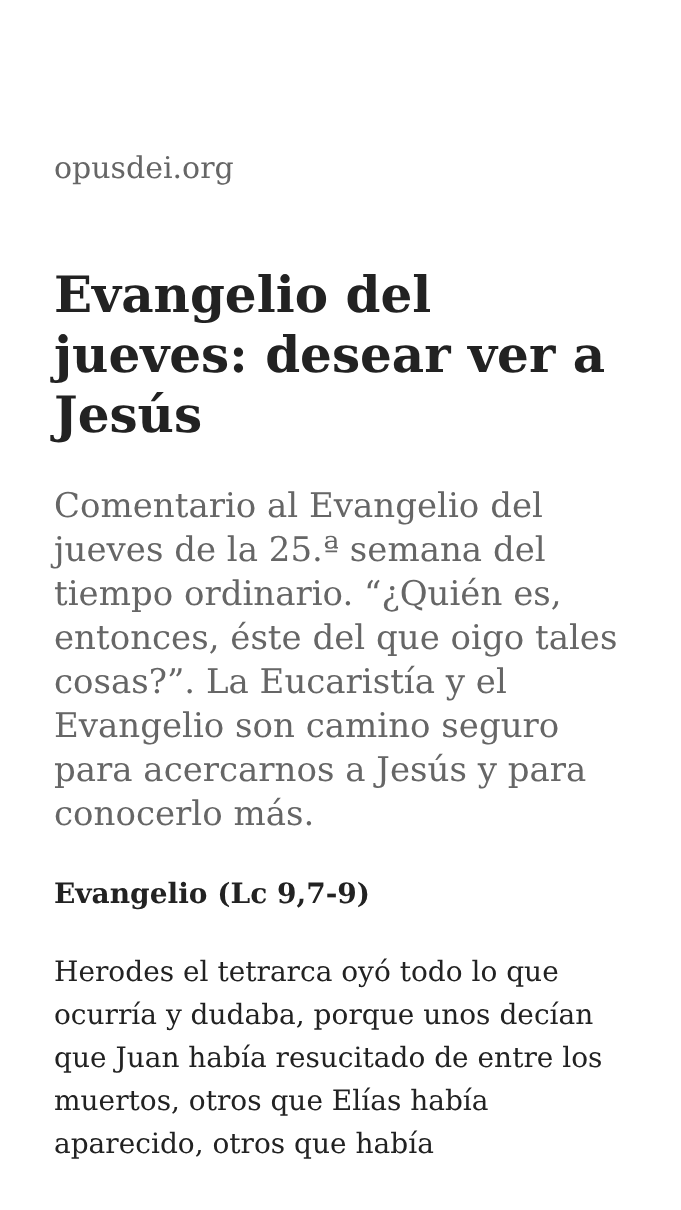opusdei.org
Evangelio del jueves: desear ver a Jesús
Comentario al Evangelio del jueves de la 25.ª semana del tiempo ordinario. “¿Quién es, entonces, éste del que oigo tales cosas?”. La Eucaristía y el Evangelio son camino seguro para acercarnos a Jesús y para conocerlo más.
Evangelio (Lc 9,7-9)
Herodes el tetrarca oyó todo lo que ocurría y dudaba, porque unos decían que Juan había resucitado de entre los muertos, otros que Elías había aparecido, otros que había